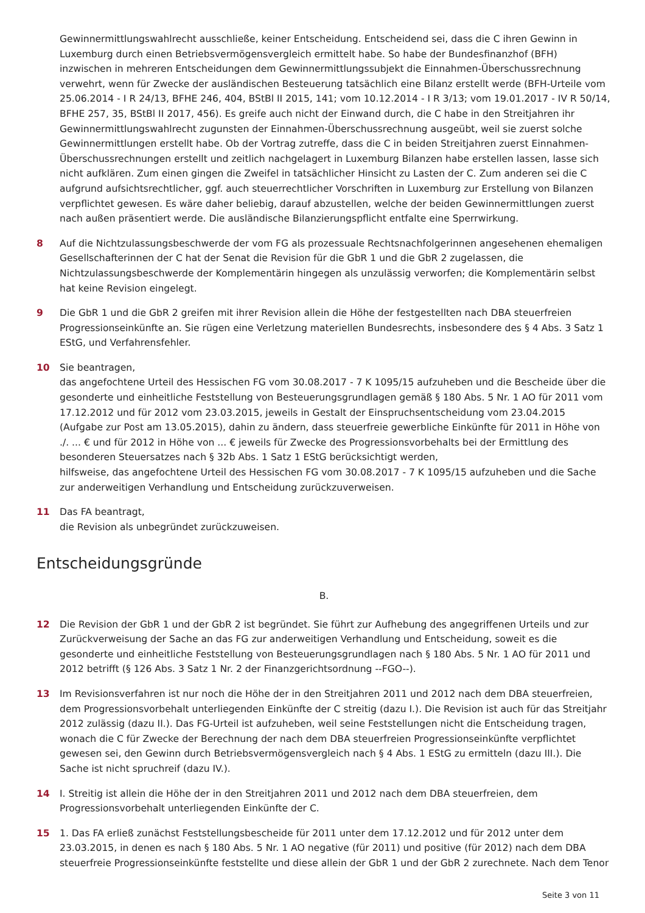Gewinnermittlungswahlrecht ausschließe, keiner Entscheidung. Entscheidend sei, dass die C ihren Gewinn in Luxemburg durch einen Betriebsvermögensvergleich ermittelt habe. So habe der Bundesfinanzhof (BFH) inzwischen in mehreren Entscheidungen dem Gewinnermittlungssubjekt die Einnahmen-Überschussrechnung verwehrt, wenn für Zwecke der ausländischen Besteuerung tatsächlich eine Bilanz erstellt werde (BFH-Urteile vom 25.06.2014 - I R 24/13, BFHE 246, 404, BStBl II 2015, 141; vom 10.12.2014 - I R 3/13; vom 19.01.2017 - IV R 50/14, BFHE 257, 35, BStBl II 2017, 456). Es greife auch nicht der Einwand durch, die C habe in den Streitjahren ihr Gewinnermittlungswahlrecht zugunsten der Einnahmen-Überschussrechnung ausgeübt, weil sie zuerst solche Gewinnermittlungen erstellt habe. Ob der Vortrag zutreffe, dass die C in beiden Streitjahren zuerst Einnahmen-Überschussrechnungen erstellt und zeitlich nachgelagert in Luxemburg Bilanzen habe erstellen lassen, lasse sich nicht aufklären. Zum einen gingen die Zweifel in tatsächlicher Hinsicht zu Lasten der C. Zum anderen sei die C aufgrund aufsichtsrechtlicher, ggf. auch steuerrechtlicher Vorschriften in Luxemburg zur Erstellung von Bilanzen verpflichtet gewesen. Es wäre daher beliebig, darauf abzustellen, welche der beiden Gewinnermittlungen zuerst nach außen präsentiert werde. Die ausländische Bilanzierungspflicht entfalte eine Sperrwirkung.
8 Auf die Nichtzulassungsbeschwerde der vom FG als prozessuale Rechtsnachfolgerinnen angesehenen ehemaligen Gesellschafterinnen der C hat der Senat die Revision für die GbR 1 und die GbR 2 zugelassen, die Nichtzulassungsbeschwerde der Komplementärin hingegen als unzulässig verworfen; die Komplementärin selbst hat keine Revision eingelegt.
9 Die GbR 1 und die GbR 2 greifen mit ihrer Revision allein die Höhe der festgestellten nach DBA steuerfreien Progressionseinkünfte an. Sie rügen eine Verletzung materiellen Bundesrechts, insbesondere des § 4 Abs. 3 Satz 1 EStG, und Verfahrensfehler.
10 Sie beantragen,
das angefochtene Urteil des Hessischen FG vom 30.08.2017 - 7 K 1095/15 aufzuheben und die Bescheide über die gesonderte und einheitliche Feststellung von Besteuerungsgrundlagen gemäß § 180 Abs. 5 Nr. 1 AO für 2011 vom 17.12.2012 und für 2012 vom 23.03.2015, jeweils in Gestalt der Einspruchsentscheidung vom 23.04.2015 (Aufgabe zur Post am 13.05.2015), dahin zu ändern, dass steuerfreie gewerbliche Einkünfte für 2011 in Höhe von ./. ... € und für 2012 in Höhe von ... € jeweils für Zwecke des Progressionsvorbehalts bei der Ermittlung des besonderen Steuersatzes nach § 32b Abs. 1 Satz 1 EStG berücksichtigt werden,
hilfsweise, das angefochtene Urteil des Hessischen FG vom 30.08.2017 - 7 K 1095/15 aufzuheben und die Sache zur anderweitigen Verhandlung und Entscheidung zurückzuverweisen.
11 Das FA beantragt,
die Revision als unbegründet zurückzuweisen.
Entscheidungsgründe
B.
12 Die Revision der GbR 1 und der GbR 2 ist begründet. Sie führt zur Aufhebung des angegriffenen Urteils und zur Zurückverweisung der Sache an das FG zur anderweitigen Verhandlung und Entscheidung, soweit es die gesonderte und einheitliche Feststellung von Besteuerungsgrundlagen nach § 180 Abs. 5 Nr. 1 AO für 2011 und 2012 betrifft (§ 126 Abs. 3 Satz 1 Nr. 2 der Finanzgerichtsordnung --FGO--).
13 Im Revisionsverfahren ist nur noch die Höhe der in den Streitjahren 2011 und 2012 nach dem DBA steuerfreien, dem Progressionsvorbehalt unterliegenden Einkünfte der C streitig (dazu I.). Die Revision ist auch für das Streitjahr 2012 zulässig (dazu II.). Das FG-Urteil ist aufzuheben, weil seine Feststellungen nicht die Entscheidung tragen, wonach die C für Zwecke der Berechnung der nach dem DBA steuerfreien Progressionseinkünfte verpflichtet gewesen sei, den Gewinn durch Betriebsvermögensvergleich nach § 4 Abs. 1 EStG zu ermitteln (dazu III.). Die Sache ist nicht spruchreif (dazu IV.).
14 I. Streitig ist allein die Höhe der in den Streitjahren 2011 und 2012 nach dem DBA steuerfreien, dem Progressionsvorbehalt unterliegenden Einkünfte der C.
15 1. Das FA erließ zunächst Feststellungsbescheide für 2011 unter dem 17.12.2012 und für 2012 unter dem 23.03.2015, in denen es nach § 180 Abs. 5 Nr. 1 AO negative (für 2011) und positive (für 2012) nach dem DBA steuerfreie Progressionseinkünfte feststellte und diese allein der GbR 1 und der GbR 2 zurechnete. Nach dem Tenor
Seite 3 von 11